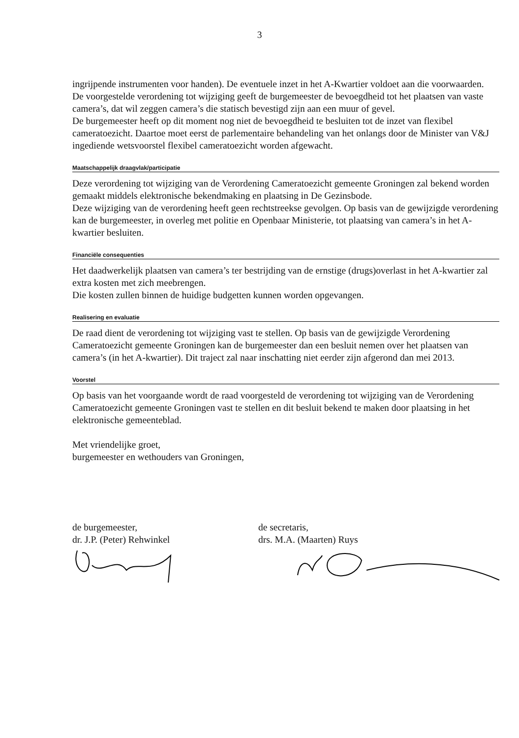3
ingrijpende instrumenten voor handen). De eventuele inzet in het A-Kwartier voldoet aan die voorwaarden.
De voorgestelde verordening tot wijziging geeft de burgemeester de bevoegdheid tot het plaatsen van vaste camera’s, dat wil zeggen camera’s die statisch bevestigd zijn aan een muur of gevel.
De burgemeester heeft op dit moment nog niet de bevoegdheid te besluiten tot de inzet van flexibel cameratoezicht. Daartoe moet eerst de parlementaire behandeling van het onlangs door de Minister van V&J ingediende wetsvoorstel flexibel cameratoezicht worden afgewacht.
Maatschappelijk draagvlak/participatie
Deze verordening tot wijziging van de Verordening Cameratoezicht gemeente Groningen zal bekend worden gemaakt middels elektronische bekendmaking en plaatsing in De Gezinsbode.
Deze wijziging van de verordening heeft geen rechtstreekse gevolgen. Op basis van de gewijzigde verordening kan de burgemeester, in overleg met politie en Openbaar Ministerie, tot plaatsing van camera’s in het A-kwartier besluiten.
Financiële consequenties
Het daadwerkelijk plaatsen van camera’s ter bestrijding van de ernstige (drugs)overlast in het A-kwartier zal extra kosten met zich meebrengen.
Die kosten zullen binnen de huidige budgetten kunnen worden opgevangen.
Realisering en evaluatie
De raad dient de verordening tot wijziging vast te stellen. Op basis van de gewijzigde Verordening Cameratoezicht gemeente Groningen kan de burgemeester dan een besluit nemen over het plaatsen van camera’s (in het A-kwartier). Dit traject zal naar inschatting niet eerder zijn afgerond dan mei 2013.
Voorstel
Op basis van het voorgaande wordt de raad voorgesteld de verordening tot wijziging van de Verordening Cameratoezicht gemeente Groningen vast te stellen en dit besluit bekend te maken door plaatsing in het elektronische gemeenteblad.
Met vriendelijke groet,
burgemeester en wethouders van Groningen,
de burgemeester,
dr. J.P. (Peter) Rehwinkel
de secretaris,
drs. M.A. (Maarten) Ruys